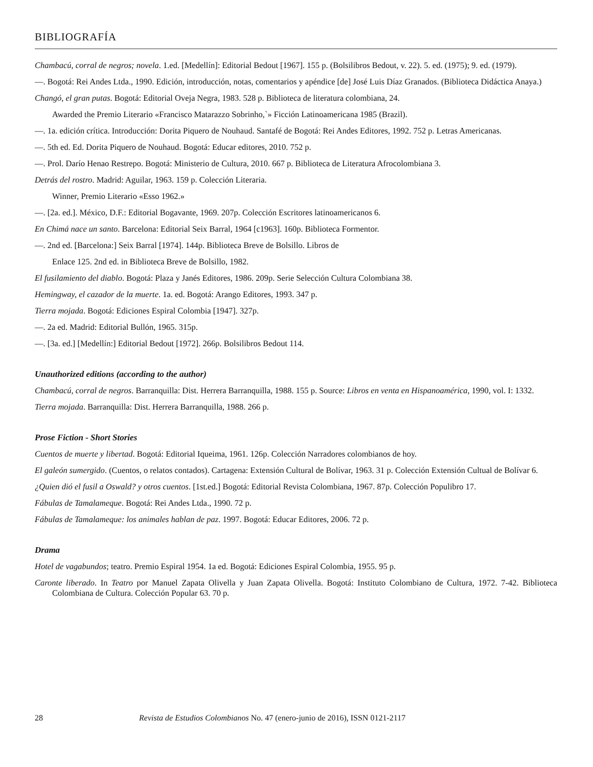BIBLIOGRAFÍA
Chambacú, corral de negros; novela. 1.ed. [Medellín]: Editorial Bedout [1967]. 155 p. (Bolsilibros Bedout, v. 22). 5. ed. (1975); 9. ed. (1979).
—. Bogotá: Rei Andes Ltda., 1990. Edición, introducción, notas, comentarios y apéndice [de] José Luis Díaz Granados. (Biblioteca Didáctica Anaya.)
Changó, el gran putas. Bogotá: Editorial Oveja Negra, 1983. 528 p. Biblioteca de literatura colombiana, 24.
Awarded the Premio Literario «Francisco Matarazzo Sobrinho,`» Ficción Latinoamericana 1985 (Brazil).
—. 1a. edición crítica. Introducción: Dorita Piquero de Nouhaud. Santafé de Bogotá: Rei Andes Editores, 1992. 752 p. Letras Americanas.
—. 5th ed. Ed. Dorita Piquero de Nouhaud. Bogotá: Educar editores, 2010. 752 p.
—. Prol. Darío Henao Restrepo. Bogotá: Ministerio de Cultura, 2010. 667 p. Biblioteca de Literatura Afrocolombiana 3.
Detrás del rostro. Madrid: Aguilar, 1963. 159 p. Colección Literaria.
Winner, Premio Literario «Esso 1962.»
—. [2a. ed.]. México, D.F.: Editorial Bogavante, 1969. 207p. Colección Escritores latinoamericanos 6.
En Chimá nace un santo. Barcelona: Editorial Seix Barral, 1964 [c1963]. 160p. Biblioteca Formentor.
—. 2nd ed. [Barcelona:] Seix Barral [1974]. 144p. Biblioteca Breve de Bolsillo. Libros de
Enlace 125. 2nd ed. in Biblioteca Breve de Bolsillo, 1982.
El fusilamiento del diablo. Bogotá: Plaza y Janés Editores, 1986. 209p. Serie Selección Cultura Colombiana 38.
Hemingway, el cazador de la muerte. 1a. ed. Bogotá: Arango Editores, 1993. 347 p.
Tierra mojada. Bogotá: Ediciones Espiral Colombia [1947]. 327p.
—. 2a ed. Madrid: Editorial Bullón, 1965. 315p.
—. [3a. ed.] [Medellín:] Editorial Bedout [1972]. 266p. Bolsilibros Bedout 114.
Unauthorized editions (according to the author)
Chambacú, corral de negros. Barranquilla: Dist. Herrera Barranquilla, 1988. 155 p. Source: Libros en venta en Hispanoamérica, 1990, vol. I: 1332.
Tierra mojada. Barranquilla: Dist. Herrera Barranquilla, 1988. 266 p.
Prose Fiction - Short Stories
Cuentos de muerte y libertad. Bogotá: Editorial Iqueima, 1961. 126p. Colección Narradores colombianos de hoy.
El galeón sumergido. (Cuentos, o relatos contados). Cartagena: Extensión Cultural de Bolívar, 1963. 31 p. Colección Extensión Cultual de Bolívar 6.
¿Quien dió el fusil a Oswald? y otros cuentos. [1st.ed.] Bogotá: Editorial Revista Colombiana, 1967. 87p. Colección Populibro 17.
Fábulas de Tamalameque. Bogotá: Rei Andes Ltda., 1990. 72 p.
Fábulas de Tamalameque: los animales hablan de paz. 1997. Bogotá: Educar Editores, 2006. 72 p.
Drama
Hotel de vagabundos; teatro. Premio Espiral 1954. 1a ed. Bogotá: Ediciones Espiral Colombia, 1955. 95 p.
Caronte liberado. In Teatro por Manuel Zapata Olivella y Juan Zapata Olivella. Bogotá: Instituto Colombiano de Cultura, 1972. 7-42. Biblioteca Colombiana de Cultura. Colección Popular 63. 70 p.
28 Revista de Estudios Colombianos No. 47 (enero-junio de 2016), ISSN 0121-2117